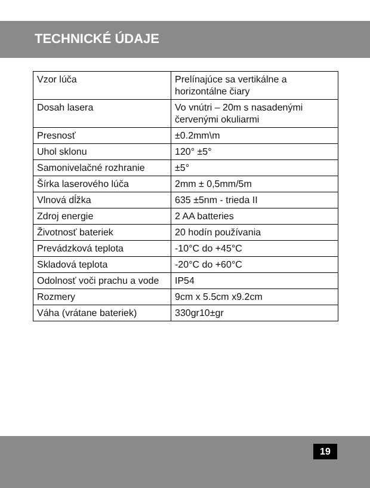TECHNICKÉ ÚDAJE
| Vzor lúča | Prelínajúce sa vertikálne a horizontálne čiary |
| Dosah lasera | Vo vnútri – 20m s nasadenými červenými okuliarmi |
| Presnosť | ±0.2mm\m |
| Uhol sklonu | 120° ±5° |
| Samonivelačné rozhranie | ±5° |
| Šírka laserového lúča | 2mm ± 0,5mm/5m |
| Vlnová dĺžka | 635 ±5nm - trieda II |
| Zdroj energie | 2 AA batteries |
| Životnosť bateriek | 20 hodín používania |
| Prevádzková teplota | -10°C do +45°C |
| Skladová teplota | -20°C do +60°C |
| Odolnosť voči prachu a vode | IP54 |
| Rozmery | 9cm x 5.5cm x9.2cm |
| Váha (vrátane bateriek) | 330gr10±gr |
19